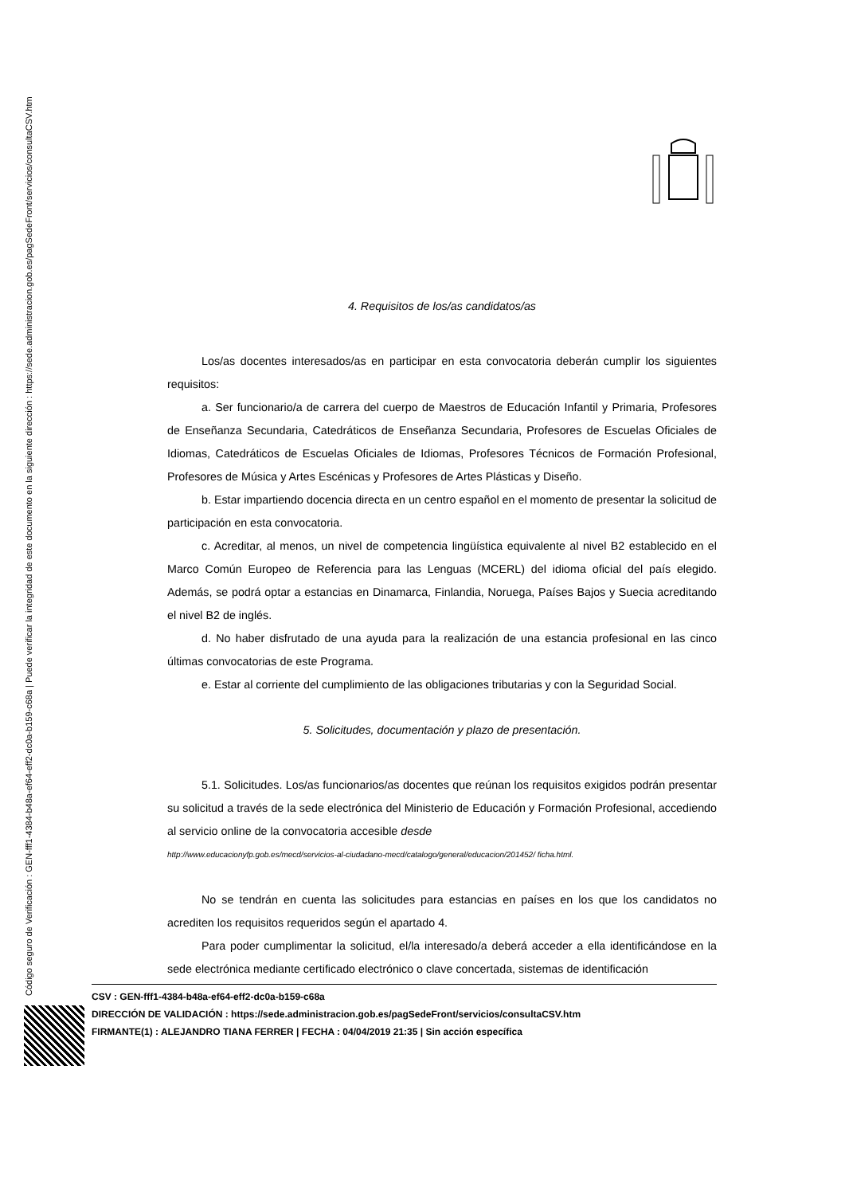Código seguro de Verificación : GEN-fff1-4384-b48a-ef64-eff2-dc0a-b159-c68a | Puede verificar la integridad de este documento en la siguiente dirección : https://sede.administracion.gob.es/pagSedeFront/servicios/consultaCSV.htm
4. Requisitos de los/as candidatos/as
Los/as docentes interesados/as en participar en esta convocatoria deberán cumplir los siguientes requisitos:
a. Ser funcionario/a de carrera del cuerpo de Maestros de Educación Infantil y Primaria, Profesores de Enseñanza Secundaria, Catedráticos de Enseñanza Secundaria, Profesores de Escuelas Oficiales de Idiomas, Catedráticos de Escuelas Oficiales de Idiomas, Profesores Técnicos de Formación Profesional, Profesores de Música y Artes Escénicas y Profesores de Artes Plásticas y Diseño.
b. Estar impartiendo docencia directa en un centro español en el momento de presentar la solicitud de participación en esta convocatoria.
c. Acreditar, al menos, un nivel de competencia lingüística equivalente al nivel B2 establecido en el Marco Común Europeo de Referencia para las Lenguas (MCERL) del idioma oficial del país elegido. Además, se podrá optar a estancias en Dinamarca, Finlandia, Noruega, Países Bajos y Suecia acreditando el nivel B2 de inglés.
d. No haber disfrutado de una ayuda para la realización de una estancia profesional en las cinco últimas convocatorias de este Programa.
e. Estar al corriente del cumplimiento de las obligaciones tributarias y con la Seguridad Social.
5. Solicitudes, documentación y plazo de presentación.
5.1. Solicitudes. Los/as funcionarios/as docentes que reúnan los requisitos exigidos podrán presentar su solicitud a través de la sede electrónica del Ministerio de Educación y Formación Profesional, accediendo al servicio online de la convocatoria accesible desde
http://www.educacionyfp.gob.es/mecd/servicios-al-ciudadano-mecd/catalogo/general/educacion/201452/ ficha.html.
No se tendrán en cuenta las solicitudes para estancias en países en los que los candidatos no acrediten los requisitos requeridos según el apartado 4.
Para poder cumplimentar la solicitud, el/la interesado/a deberá acceder a ella identificándose en la sede electrónica mediante certificado electrónico o clave concertada, sistemas de identificación
CSV : GEN-fff1-4384-b48a-ef64-eff2-dc0a-b159-c68a
DIRECCIÓN DE VALIDACIÓN : https://sede.administracion.gob.es/pagSedeFront/servicios/consultaCSV.htm
FIRMANTE(1) : ALEJANDRO TIANA FERRER | FECHA : 04/04/2019 21:35 | Sin acción específica